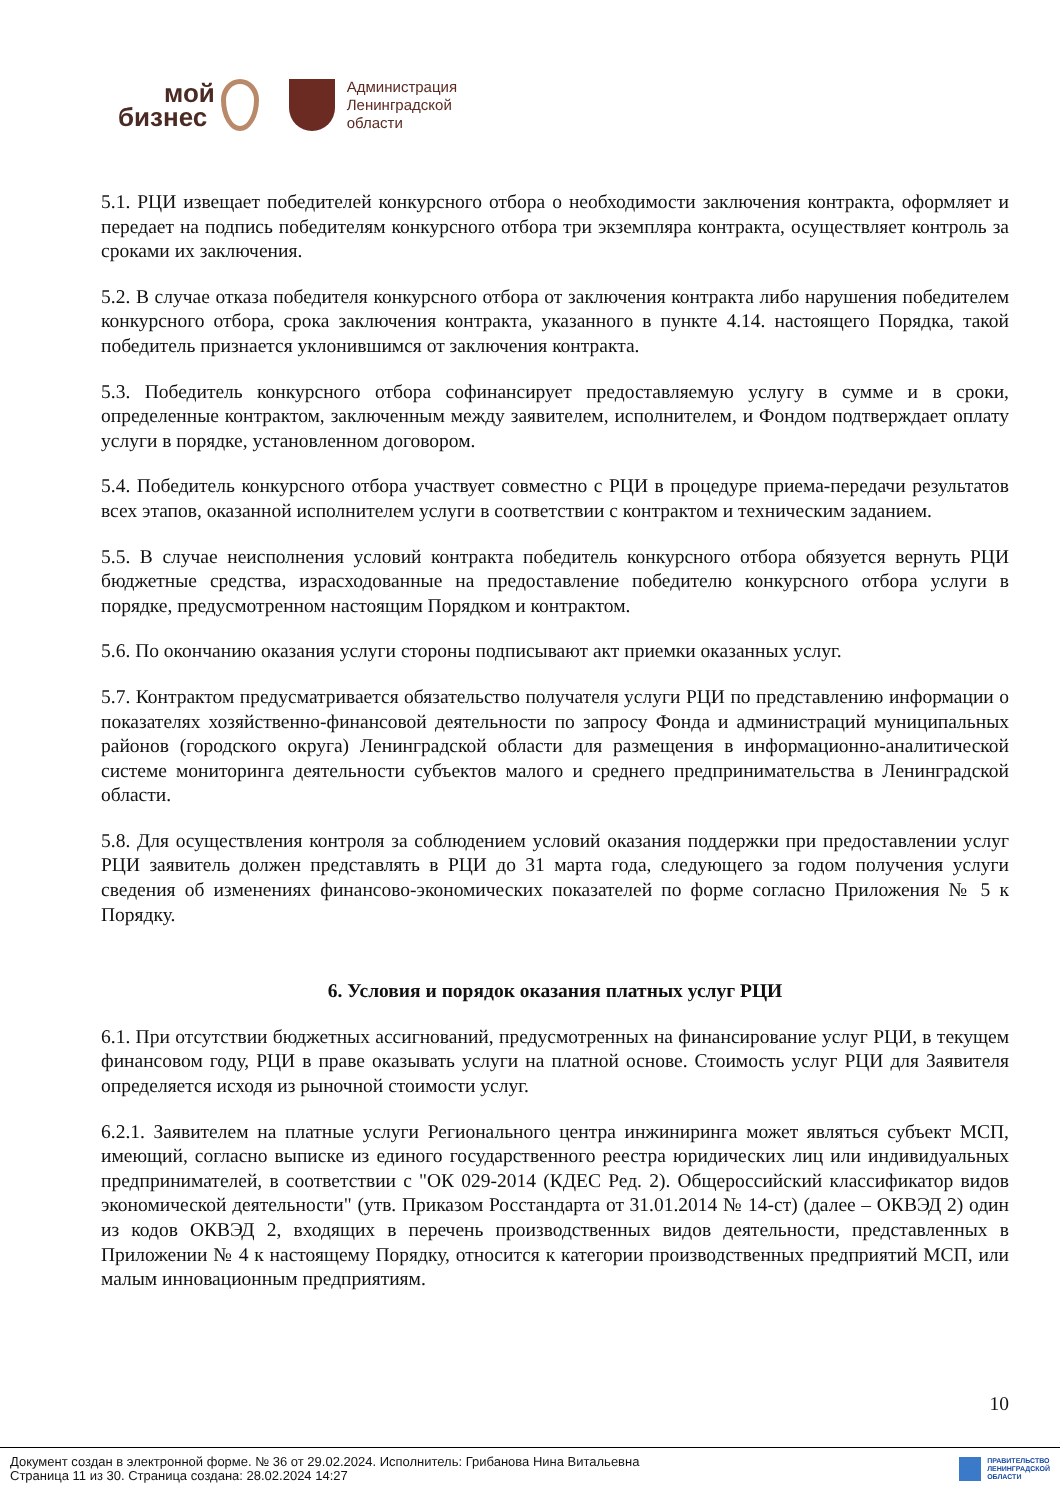мой
бизнес
Администрация
Ленинградской
области
5.1. РЦИ извещает победителей конкурсного отбора о необходимости заключения контракта, оформляет и передает на подпись победителям конкурсного отбора три экземпляра контракта, осуществляет контроль за сроками их заключения.
5.2. В случае отказа победителя конкурсного отбора от заключения контракта либо нарушения победителем конкурсного отбора, срока заключения контракта, указанного в пункте 4.14. настоящего Порядка, такой победитель признается уклонившимся от заключения контракта.
5.3. Победитель конкурсного отбора софинансирует предоставляемую услугу в сумме и в сроки, определенные контрактом, заключенным между заявителем, исполнителем, и Фондом подтверждает оплату услуги в порядке, установленном договором.
5.4. Победитель конкурсного отбора участвует совместно с РЦИ в процедуре приема-передачи результатов всех этапов, оказанной исполнителем услуги в соответствии с контрактом и техническим заданием.
5.5. В случае неисполнения условий контракта победитель конкурсного отбора обязуется вернуть РЦИ бюджетные средства, израсходованные на предоставление победителю конкурсного отбора услуги в порядке, предусмотренном настоящим Порядком и контрактом.
5.6. По окончанию оказания услуги стороны подписывают акт приемки оказанных услуг.
5.7. Контрактом предусматривается обязательство получателя услуги РЦИ по представлению информации о показателях хозяйственно-финансовой деятельности по запросу Фонда и администраций муниципальных районов (городского округа) Ленинградской области для размещения в информационно-аналитической системе мониторинга деятельности субъектов малого и среднего предпринимательства в Ленинградской области.
5.8. Для осуществления контроля за соблюдением условий оказания поддержки при предоставлении услуг РЦИ заявитель должен представлять в РЦИ до 31 марта года, следующего за годом получения услуги сведения об изменениях финансово-экономических показателей по форме согласно Приложения № 5 к Порядку.
6. Условия и порядок оказания платных услуг РЦИ
6.1. При отсутствии бюджетных ассигнований, предусмотренных на финансирование услуг РЦИ, в текущем финансовом году, РЦИ в праве оказывать услуги на платной основе. Стоимость услуг РЦИ для Заявителя определяется исходя из рыночной стоимости услуг.
6.2.1. Заявителем на платные услуги Регионального центра инжиниринга может являться субъект МСП, имеющий, согласно выписке из единого государственного реестра юридических лиц или индивидуальных предпринимателей, в соответствии с "ОК 029-2014 (КДЕС Ред. 2). Общероссийский классификатор видов экономической деятельности" (утв. Приказом Росстандарта от 31.01.2014 № 14-ст) (далее – ОКВЭД 2) один из кодов ОКВЭД 2, входящих в перечень производственных видов деятельности, представленных в Приложении № 4 к настоящему Порядку, относится к категории производственных предприятий МСП, или малым инновационным предприятиям.
10
Документ создан в электронной форме. № 36 от 29.02.2024. Исполнитель: Грибанова Нина Витальевна
Страница 11 из 30. Страница создана: 28.02.2024 14:27
ПРАВИТЕЛЬСТВО
ЛЕНИНГРАДСКОЙ
ОБЛАСТИ